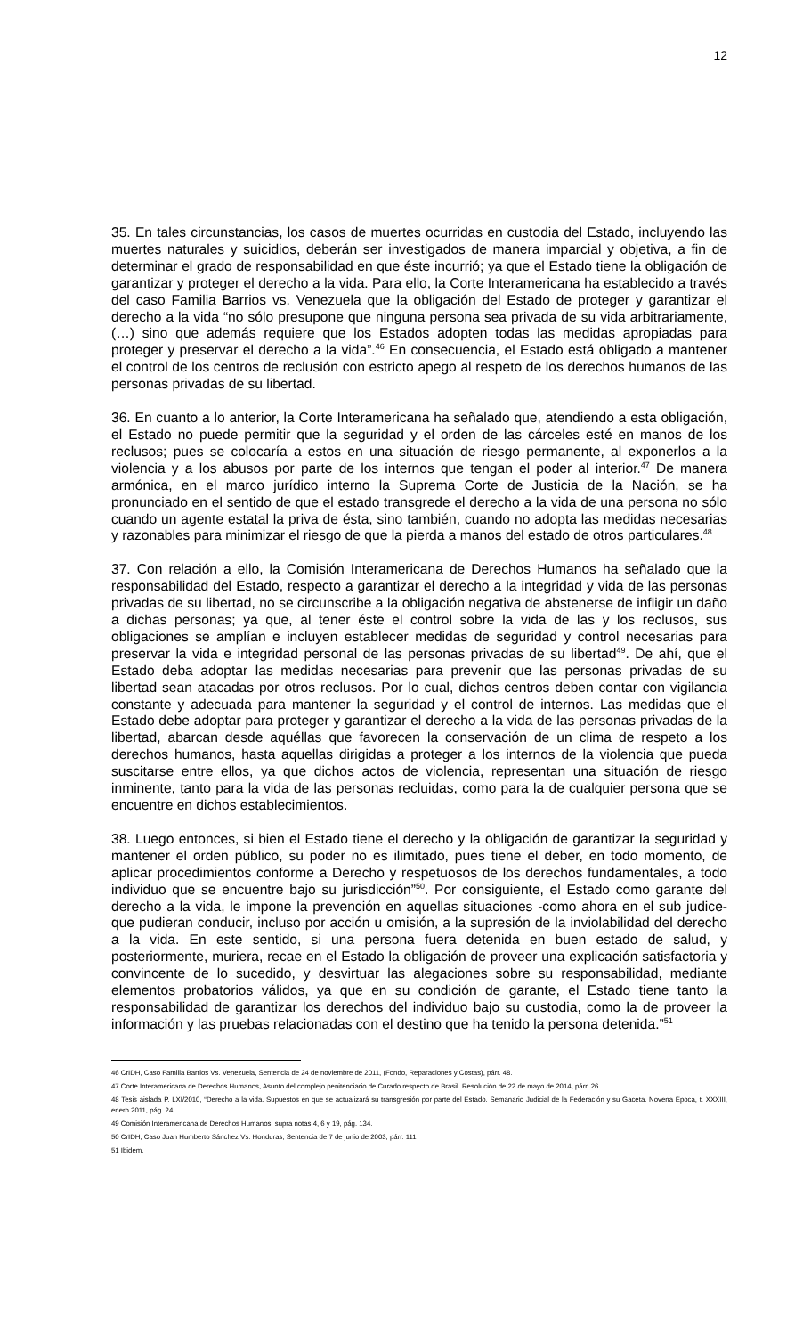12
35. En tales circunstancias, los casos de muertes ocurridas en custodia del Estado, incluyendo las muertes naturales y suicidios, deberán ser investigados de manera imparcial y objetiva, a fin de determinar el grado de responsabilidad en que éste incurrió; ya que el Estado tiene la obligación de garantizar y proteger el derecho a la vida. Para ello, la Corte Interamericana ha establecido a través del caso Familia Barrios vs. Venezuela que la obligación del Estado de proteger y garantizar el derecho a la vida “no sólo presupone que ninguna persona sea privada de su vida arbitrariamente, (…) sino que además requiere que los Estados adopten todas las medidas apropiadas para proteger y preservar el derecho a la vida”.<sup>46</sup> En consecuencia, el Estado está obligado a mantener el control de los centros de reclusión con estricto apego al respeto de los derechos humanos de las personas privadas de su libertad.
36. En cuanto a lo anterior, la Corte Interamericana ha señalado que, atendiendo a esta obligación, el Estado no puede permitir que la seguridad y el orden de las cárceles esté en manos de los reclusos; pues se colocaría a estos en una situación de riesgo permanente, al exponerlos a la violencia y a los abusos por parte de los internos que tengan el poder al interior.<sup>47</sup> De manera armónica, en el marco jurídico interno la Suprema Corte de Justicia de la Nación, se ha pronunciado en el sentido de que el estado transgrede el derecho a la vida de una persona no sólo cuando un agente estatal la priva de ésta, sino también, cuando no adopta las medidas necesarias y razonables para minimizar el riesgo de que la pierda a manos del estado de otros particulares.<sup>48</sup>
37. Con relación a ello, la Comisión Interamericana de Derechos Humanos ha señalado que la responsabilidad del Estado, respecto a garantizar el derecho a la integridad y vida de las personas privadas de su libertad, no se circunscribe a la obligación negativa de abstenerse de infligir un daño a dichas personas; ya que, al tener éste el control sobre la vida de las y los reclusos, sus obligaciones se amplían e incluyen establecer medidas de seguridad y control necesarias para preservar la vida e integridad personal de las personas privadas de su libertad<sup>49</sup>. De ahí, que el Estado deba adoptar las medidas necesarias para prevenir que las personas privadas de su libertad sean atacadas por otros reclusos. Por lo cual, dichos centros deben contar con vigilancia constante y adecuada para mantener la seguridad y el control de internos. Las medidas que el Estado debe adoptar para proteger y garantizar el derecho a la vida de las personas privadas de la libertad, abarcan desde aquéllas que favorecen la conservación de un clima de respeto a los derechos humanos, hasta aquellas dirigidas a proteger a los internos de la violencia que pueda suscitarse entre ellos, ya que dichos actos de violencia, representan una situación de riesgo inminente, tanto para la vida de las personas recluidas, como para la de cualquier persona que se encuentre en dichos establecimientos.
38. Luego entonces, si bien el Estado tiene el derecho y la obligación de garantizar la seguridad y mantener el orden público, su poder no es ilimitado, pues tiene el deber, en todo momento, de aplicar procedimientos conforme a Derecho y respetuosos de los derechos fundamentales, a todo individuo que se encuentre bajo su jurisdicción”<sup>50</sup>. Por consiguiente, el Estado como garante del derecho a la vida, le impone la prevención en aquellas situaciones -como ahora en el sub judice- que pudieran conducir, incluso por acción u omisión, a la supresión de la inviolabilidad del derecho a la vida. En este sentido, si una persona fuera detenida en buen estado de salud, y posteriormente, muriera, recae en el Estado la obligación de proveer una explicación satisfactoria y convincente de lo sucedido, y desvirtuar las alegaciones sobre su responsabilidad, mediante elementos probatorios válidos, ya que en su condición de garante, el Estado tiene tanto la responsabilidad de garantizar los derechos del individuo bajo su custodia, como la de proveer la información y las pruebas relacionadas con el destino que ha tenido la persona detenida.”<sup>51</sup>
46 CrIDH, Caso Familia Barrios Vs. Venezuela, Sentencia de 24 de noviembre de 2011, (Fondo, Reparaciones y Costas), párr. 48.
47 Corte Interamericana de Derechos Humanos, Asunto del complejo penitenciario de Curado respecto de Brasil. Resolución de 22 de mayo de 2014, párr. 26.
48 Tesis aislada P. LXI/2010, “Derecho a la vida. Supuestos en que se actualizará su transgresión por parte del Estado. Semanario Judicial de la Federación y su Gaceta. Novena Época, t. XXXIII, enero 2011, pág. 24.
49 Comisión Interamericana de Derechos Humanos, supra notas 4, 6 y 19, pág. 134.
50 CrIDH, Caso Juan Humberto Sánchez Vs. Honduras, Sentencia de 7 de junio de 2003, párr. 111
51 Ibidem.